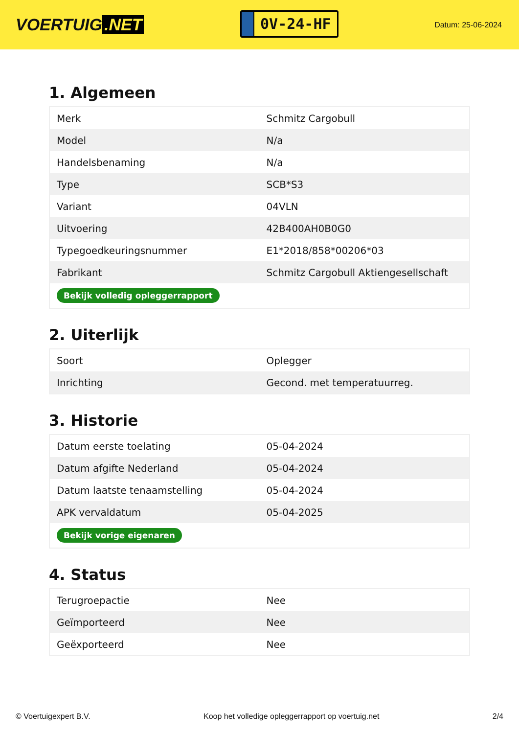VOERTUIG.NET
0V-24-HF
Datum: 25-06-2024
1. Algemeen
| Merk | Schmitz Cargobull |
| Model | N/a |
| Handelsbenaming | N/a |
| Type | SCB*S3 |
| Variant | 04VLN |
| Uitvoering | 42B400AH0B0G0 |
| Typegoedkeuringsnummer | E1*2018/858*00206*03 |
| Fabrikant | Schmitz Cargobull Aktiengesellschaft |
| Bekijk volledig opleggerrapport | |
2. Uiterlijk
| Soort | Oplegger |
| Inrichting | Gecond. met temperatuurreg. |
3. Historie
| Datum eerste toelating | 05-04-2024 |
| Datum afgifte Nederland | 05-04-2024 |
| Datum laatste tenaamstelling | 05-04-2024 |
| APK vervaldatum | 05-04-2025 |
| Bekijk vorige eigenaren | |
4. Status
| Terugroepactie | Nee |
| Geïmporteerd | Nee |
| Geëxporteerd | Nee |
© Voertuigexpert B.V. Koop het volledige opleggerrapport op voertuig.net 2/4